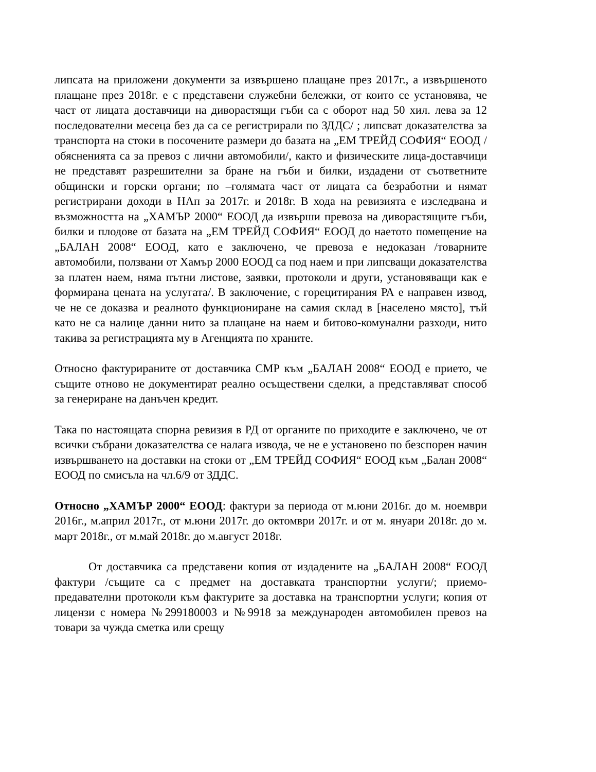липсата на приложени документи за извършено плащане през 2017г., а извършеното плащане през 2018г. е с представени служебни бележки, от които се установява, че част от лицата доставчици на диворастящи гъби са с оборот над 50 хил. лева за 12 последователни месеца без да са се регистрирали по ЗДДС/ ; липсват доказателства за транспорта на стоки в посочените размери до базата на „ЕМ ТРЕЙД СОФИЯ“ ЕООД /обясненията са за превоз с лични автомобили/, както и физическите лица-доставчици не представят разрешителни за бране на гъби и билки, издадени от съответните общински и горски органи; по –голямата част от лицата са безработни и нямат регистрирани доходи в НАп за 2017г. и 2018г. В хода на ревизията е изследвана и възможността на „ХАМЪР 2000“ ЕООД да извърши превоза на диворастящите гъби, билки и плодове от базата на „ЕМ ТРЕЙД СОФИЯ“ ЕООД до наетото помещение на „БАЛАН 2008“ ЕООД, като е заключено, че превоза е недоказан /товарните автомобили, ползвани от Хамър 2000 ЕООД са под наем и при липсващи доказателства за платен наем, няма пътни листове, заявки, протоколи и други, установяващи как е формирана цената на услугата/. В заключение, с горецитирания РА е направен извод, че не се доказва и реалното функциониране на самия склад в [населено място], тъй като не са налице данни нито за плащане на наем и битово-комунални разходи, нито такива за регистрацията му в Агенцията по храните.
Относно фактурираните от доставчика СМР към „БАЛАН 2008“ ЕООД е прието, че същите отново не документират реално осъществени сделки, а представляват способ за генериране на данъчен кредит.
Така по настоящата спорна ревизия в РД от органите по приходите е заключено, че от всички събрани доказателства се налага извода, че не е установено по безспорен начин извършването на доставки на стоки от „ЕМ ТРЕЙД СОФИЯ“ ЕООД към „Балан 2008“ ЕООД по смисъла на чл.6/9 от ЗДДС.
Относно „ХАМЪР 2000“ ЕООД: фактури за периода от м.юни 2016г. до м. ноември 2016г., м.април 2017г., от м.юни 2017г. до октомври 2017г. и от м. януари 2018г. до м. март 2018г., от м.май 2018г. до м.август 2018г.
От доставчика са представени копия от издадените на „БАЛАН 2008“ ЕООД фактури /същите са с предмет на доставката транспортни услуги/; приемо-предавателни протоколи към фактурите за доставка на транспортни услуги; копия от лицензи с номера №299180003 и №9918 за международен автомобилен превоз на товари за чужда сметка или срещу